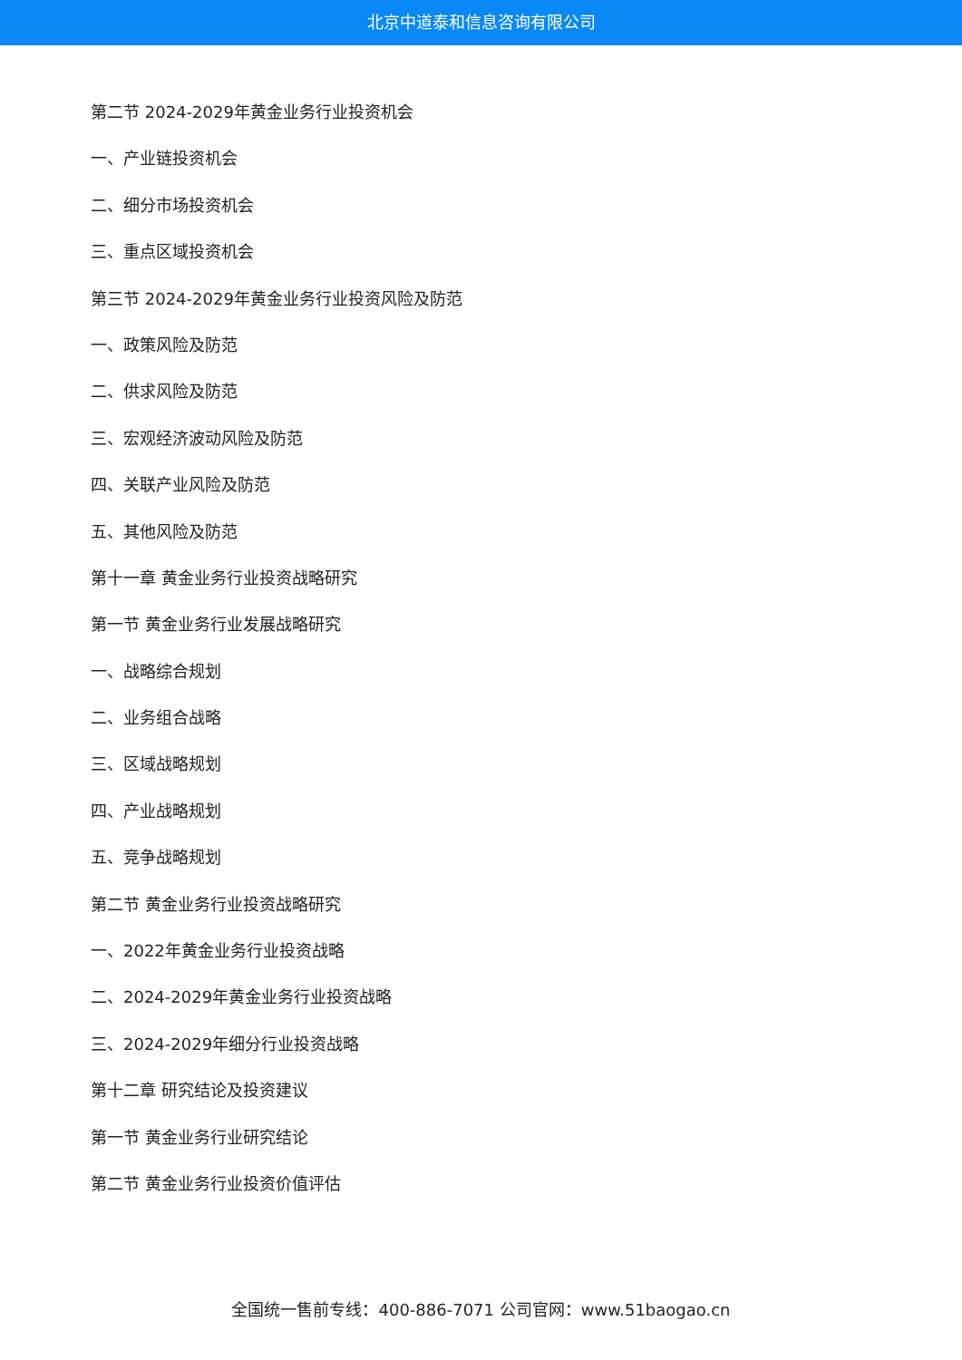北京中道泰和信息咨询有限公司
第二节 2024-2029年黄金业务行业投资机会
一、产业链投资机会
二、细分市场投资机会
三、重点区域投资机会
第三节 2024-2029年黄金业务行业投资风险及防范
一、政策风险及防范
二、供求风险及防范
三、宏观经济波动风险及防范
四、关联产业风险及防范
五、其他风险及防范
第十一章 黄金业务行业投资战略研究
第一节 黄金业务行业发展战略研究
一、战略综合规划
二、业务组合战略
三、区域战略规划
四、产业战略规划
五、竞争战略规划
第二节 黄金业务行业投资战略研究
一、2022年黄金业务行业投资战略
二、2024-2029年黄金业务行业投资战略
三、2024-2029年细分行业投资战略
第十二章 研究结论及投资建议
第一节 黄金业务行业研究结论
第二节 黄金业务行业投资价值评估
全国统一售前专线：400-886-7071 公司官网：www.51baogao.cn